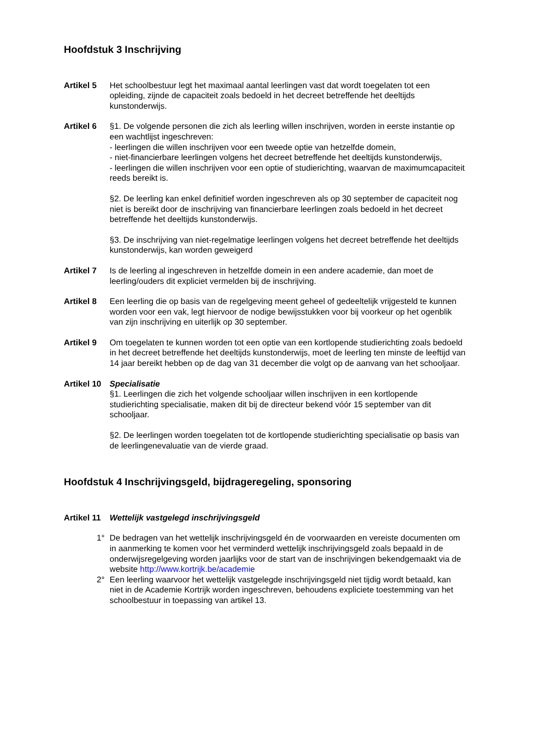Hoofdstuk 3 Inschrijving
Artikel 5 Het schoolbestuur legt het maximaal aantal leerlingen vast dat wordt toegelaten tot een opleiding, zijnde de capaciteit zoals bedoeld in het decreet betreffende het deeltijds kunstonderwijs.
Artikel 6 §1. De volgende personen die zich als leerling willen inschrijven, worden in eerste instantie op een wachtlijst ingeschreven:
- leerlingen die willen inschrijven voor een tweede optie van hetzelfde domein,
- niet-financierbare leerlingen volgens het decreet betreffende het deeltijds kunstonderwijs,
- leerlingen die willen inschrijven voor een optie of studierichting, waarvan de maximumcapaciteit reeds bereikt is.
§2. De leerling kan enkel definitief worden ingeschreven als op 30 september de capaciteit nog niet is bereikt door de inschrijving van financierbare leerlingen zoals bedoeld in het decreet betreffende het deeltijds kunstonderwijs.
§3. De inschrijving van niet-regelmatige leerlingen volgens het decreet betreffende het deeltijds kunstonderwijs, kan worden geweigerd
Artikel 7 Is de leerling al ingeschreven in hetzelfde domein in een andere academie, dan moet de leerling/ouders dit expliciet vermelden bij de inschrijving.
Artikel 8 Een leerling die op basis van de regelgeving meent geheel of gedeeltelijk vrijgesteld te kunnen worden voor een vak, legt hiervoor de nodige bewijsstukken voor bij voorkeur op het ogenblik van zijn inschrijving en uiterlijk op 30 september.
Artikel 9 Om toegelaten te kunnen worden tot een optie van een kortlopende studierichting zoals bedoeld in het decreet betreffende het deeltijds kunstonderwijs, moet de leerling ten minste de leeftijd van 14 jaar bereikt hebben op de dag van 31 december die volgt op de aanvang van het schooljaar.
Artikel 10
Specialisatie
§1. Leerlingen die zich het volgende schooljaar willen inschrijven in een kortlopende studierichting specialisatie, maken dit bij de directeur bekend vóór 15 september van dit schooljaar.
§2. De leerlingen worden toegelaten tot de kortlopende studierichting specialisatie op basis van de leerlingenevaluatie van de vierde graad.
Hoofdstuk 4 Inschrijvingsgeld, bijdrageregeling, sponsoring
Artikel 11
Wettelijk vastgelegd inschrijvingsgeld
1° De bedragen van het wettelijk inschrijvingsgeld én de voorwaarden en vereiste documenten om in aanmerking te komen voor het verminderd wettelijk inschrijvingsgeld zoals bepaald in de onderwijsregelgeving worden jaarlijks voor de start van de inschrijvingen bekendgemaakt via de website http://www.kortrijk.be/academie
2° Een leerling waarvoor het wettelijk vastgelegde inschrijvingsgeld niet tijdig wordt betaald, kan niet in de Academie Kortrijk worden ingeschreven, behoudens expliciete toestemming van het schoolbestuur in toepassing van artikel 13.